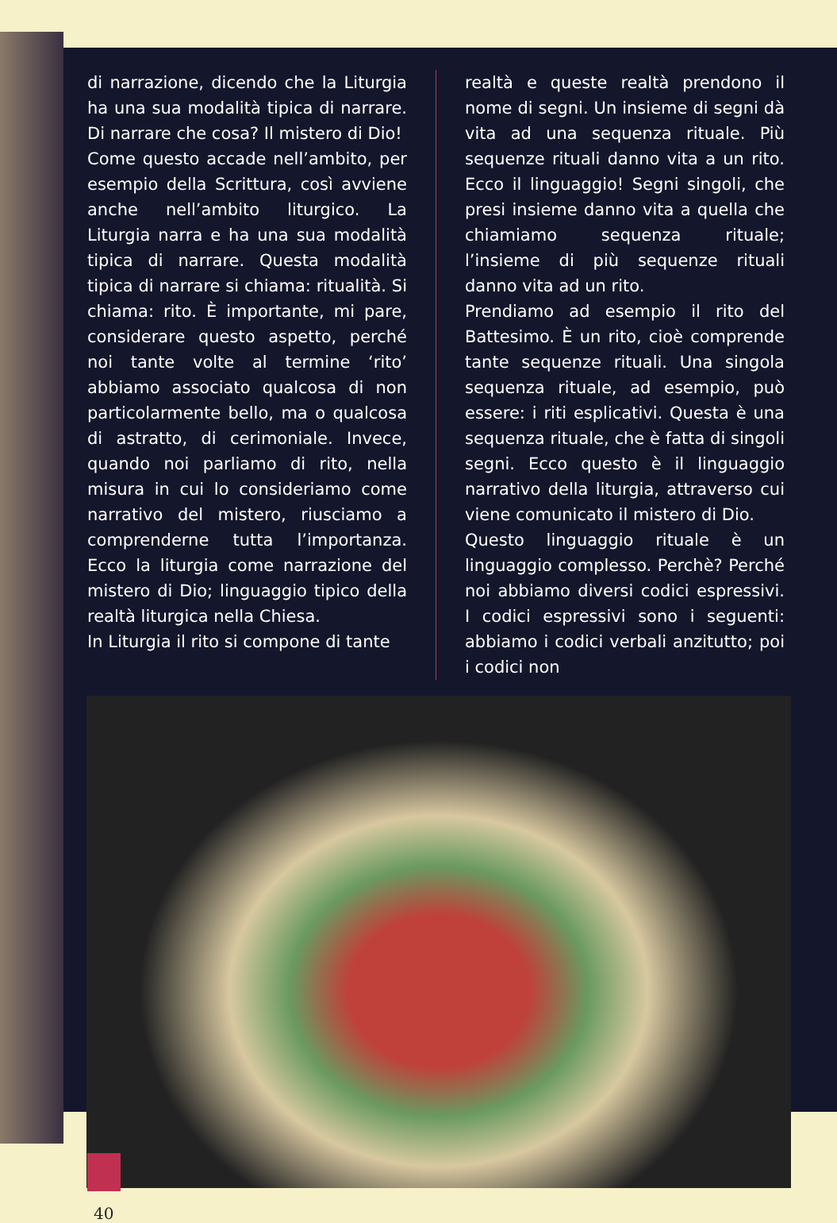di narrazione, dicendo che la Liturgia ha una sua modalità tipica di narrare. Di narrare che cosa? Il mistero di Dio!
Come questo accade nell’ambito, per esempio della Scrittura, così avviene anche nell’ambito liturgico. La Liturgia narra e ha una sua modalità tipica di narrare. Questa modalità tipica di narrare si chiama: ritualità. Si chiama: rito. È importante, mi pare, considerare questo aspetto, perché noi tante volte al termine ‘rito’ abbiamo associato qualcosa di non particolarmente bello, ma o qualcosa di astratto, di cerimoniale. Invece, quando noi parliamo di rito, nella misura in cui lo consideriamo come narrativo del mistero, riusciamo a comprenderne tutta l’importanza. Ecco la liturgia come narrazione del mistero di Dio; linguaggio tipico della realtà liturgica nella Chiesa.
In Liturgia il rito si compone di tante
realtà e queste realtà prendono il nome di segni. Un insieme di segni dà vita ad una sequenza rituale. Più sequenze rituali danno vita a un rito. Ecco il linguaggio! Segni singoli, che presi insieme danno vita a quella che chiamiamo sequenza rituale; l’insieme di più sequenze rituali danno vita ad un rito.
Prendiamo ad esempio il rito del Battesimo. È un rito, cioè comprende tante sequenze rituali. Una singola sequenza rituale, ad esempio, può essere: i riti esplicativi. Questa è una sequenza rituale, che è fatta di singoli segni. Ecco questo è il linguaggio narrativo della liturgia, attraverso cui viene comunicato il mistero di Dio.
Questo linguaggio rituale è un linguaggio complesso. Perchè? Perché noi abbiamo diversi codici espressivi. I codici espressivi sono i seguenti: abbiamo i codici verbali anzitutto; poi i codici non
40